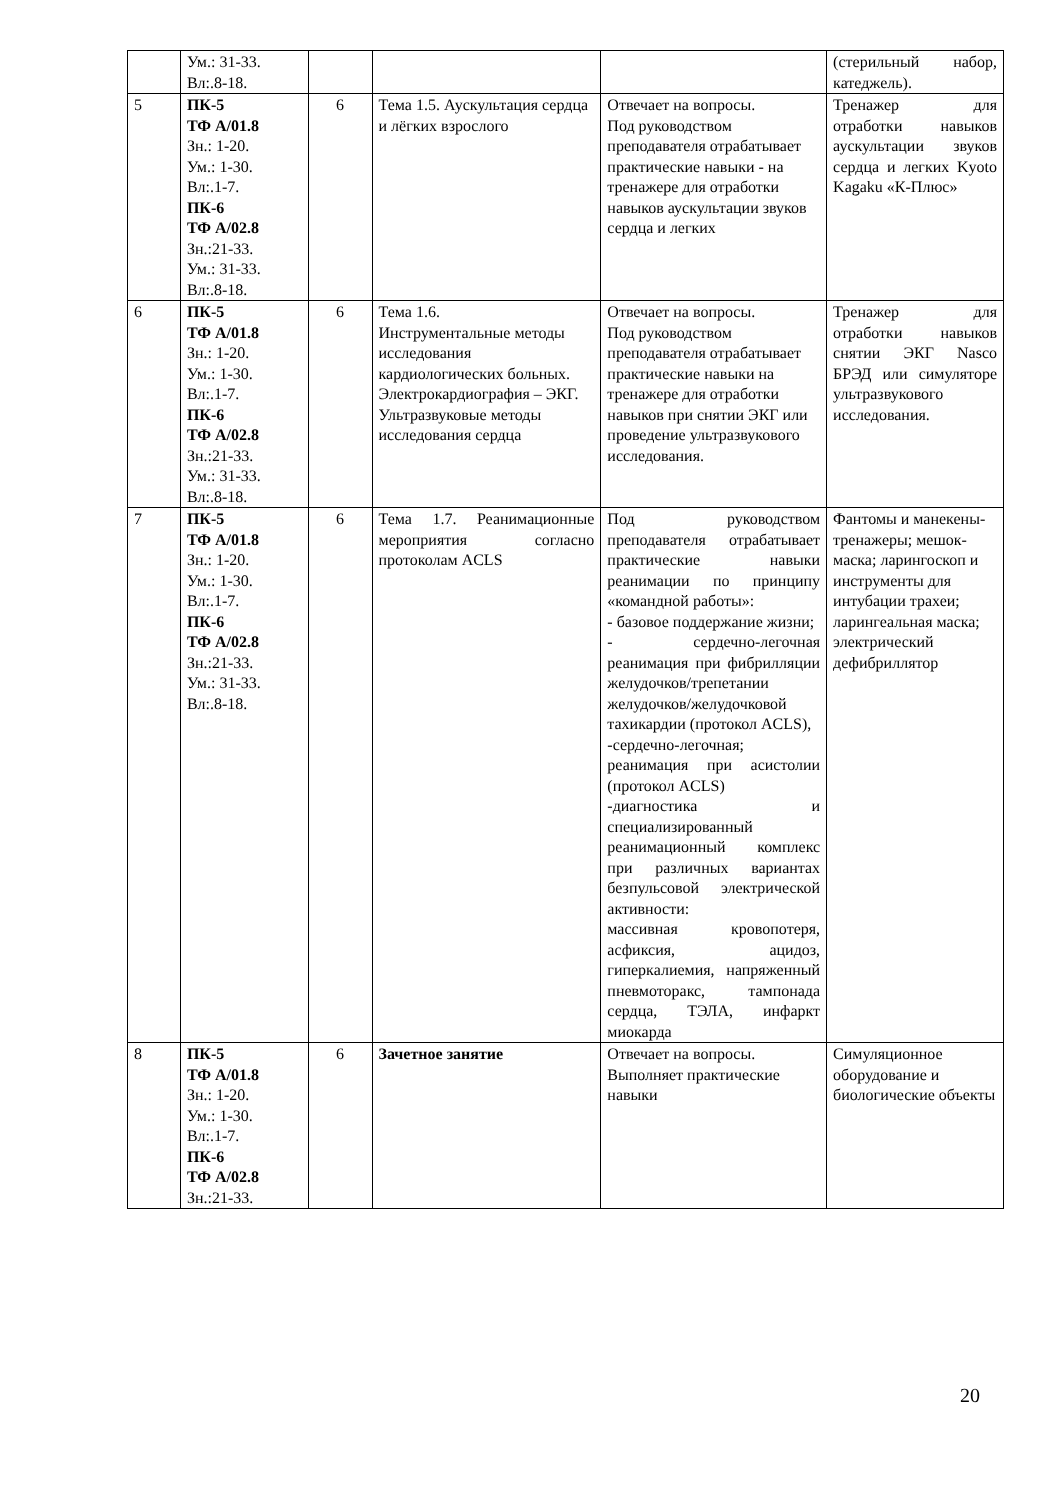| | Ум.: 31-33. Вл:.8-18. | | | | (стерильный набор, катеджель). |
| 5 | ПК-5 ТФ А/01.8 Зн.: 1-20. Ум.: 1-30. Вл:.1-7. ПК-6 ТФ А/02.8 Зн.:21-33. Ум.: 31-33. Вл:.8-18. | 6 | Тема 1.5. Аускультация сердца и лёгких взрослого | Отвечает на вопросы. Под руководством преподавателя отрабатывает практические навыки - на тренажере для отработки навыков аускультации звуков сердца и легких | Тренажер для отработки навыков аускультации звуков сердца и легких Kyoto Kagaku «К-Плюс» |
| 6 | ПК-5 ТФ А/01.8 Зн.: 1-20. Ум.: 1-30. Вл:.1-7. ПК-6 ТФ А/02.8 Зн.:21-33. Ум.: 31-33. Вл:.8-18. | 6 | Тема 1.6. Инструментальные методы исследования кардиологических больных. Электрокардиография – ЭКГ. Ультразвуковые методы исследования сердца | Отвечает на вопросы. Под руководством преподавателя отрабатывает практические навыки на тренажере для отработки навыков при снятии ЭКГ или проведение ультразвукового исследования. | Тренажер для отработки навыков снятии ЭКГ Nasco БРЭД или симуляторе ультразвукового исследования. |
| 7 | ПК-5 ТФ А/01.8 Зн.: 1-20. Ум.: 1-30. Вл:.1-7. ПК-6 ТФ А/02.8 Зн.:21-33. Ум.: 31-33. Вл:.8-18. | 6 | Тема 1.7. Реанимационные мероприятия согласно протоколам ACLS | Под руководством преподавателя отрабатывает практические навыки реанимации по принципу «командной работы»: - базовое поддержание жизни; - сердечно-легочная реанимация при фибрилляции желудочков/трепетании желудочков/желудочковой тахикардии (протокол ACLS), -сердечно-легочная; реанимация при асистолии (протокол ACLS) -диагностика и специализированный реанимационный комплекс при различных вариантах безпульсовой электрической активности: массивная кровопотеря, асфиксия, ацидоз, гиперкалиемия, напряженный пневмоторакс, тампонада сердца, ТЭЛА, инфаркт миокарда | Фантомы и манекены-тренажеры; мешок-маска; ларингоскоп и инструменты для интубации трахеи; ларингеальная маска; электрический дефибриллятор |
| 8 | ПК-5 ТФ А/01.8 Зн.: 1-20. Ум.: 1-30. Вл:.1-7. ПК-6 ТФ А/02.8 Зн.:21-33. | 6 | Зачетное занятие | Отвечает на вопросы. Выполняет практические навыки | Симуляционное оборудование и биологические объекты |
20